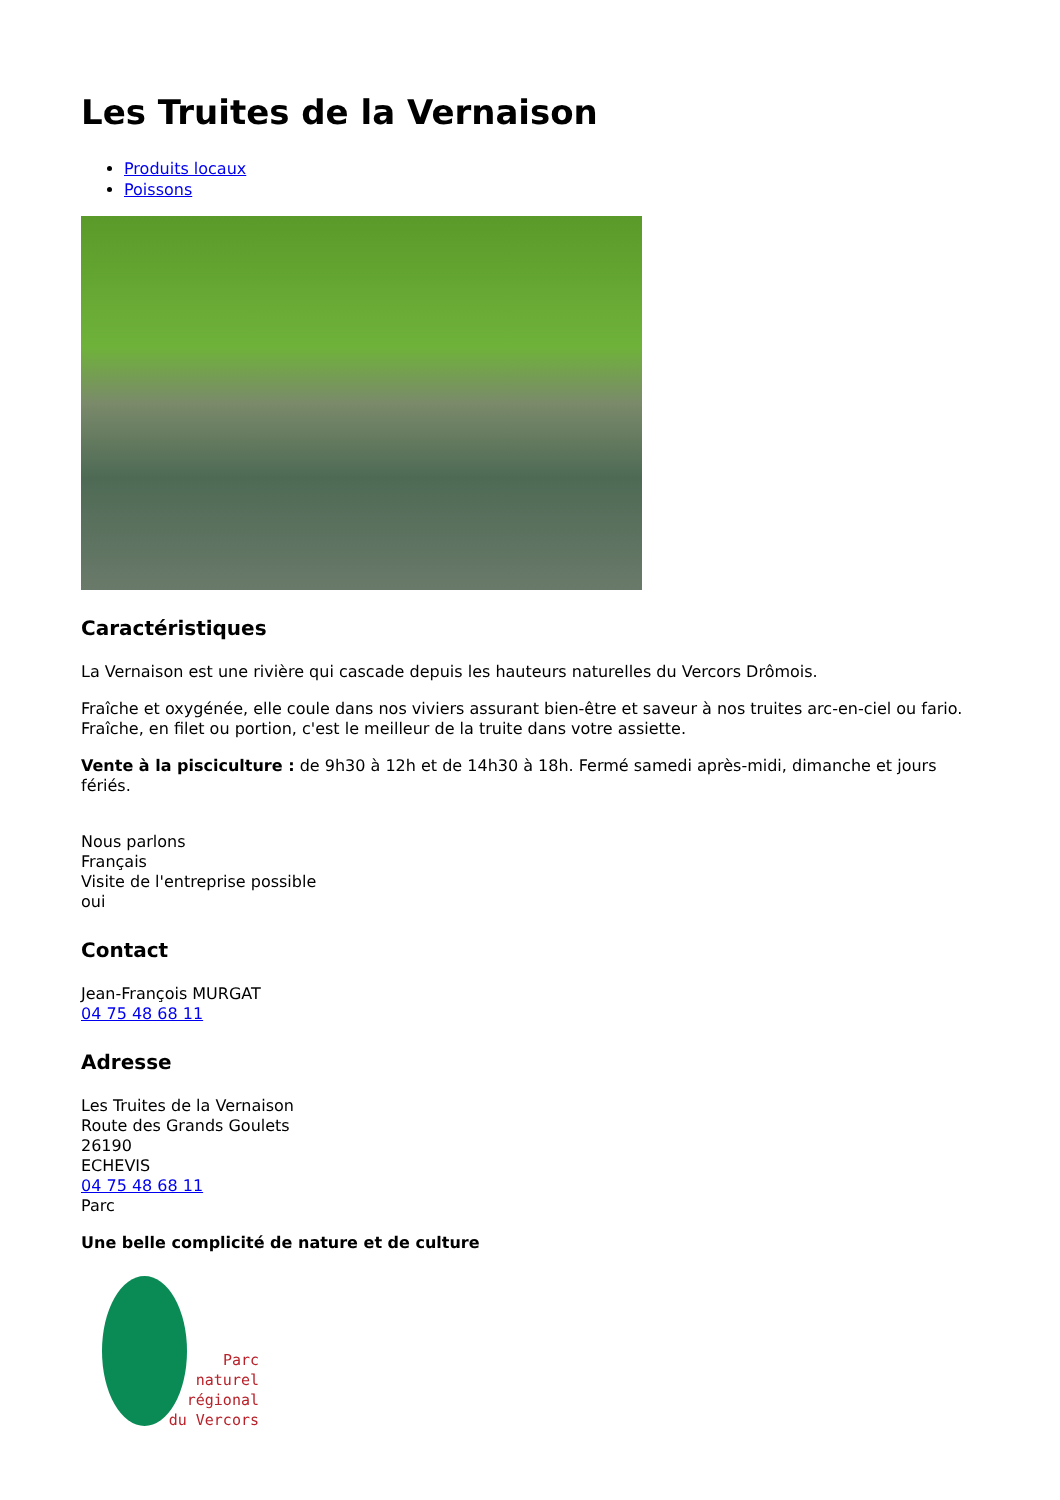Les Truites de la Vernaison
Produits locaux
Poissons
Caractéristiques
La Vernaison est une rivière qui cascade depuis les hauteurs naturelles du Vercors Drômois.
Fraîche et oxygénée, elle coule dans nos viviers assurant bien-être et saveur à nos truites arc-en-ciel ou fario. Fraîche, en filet ou portion, c'est le meilleur de la truite dans votre assiette.
Vente à la pisciculture : de 9h30 à 12h et de 14h30 à 18h. Fermé samedi après-midi, dimanche et jours fériés.
Nous parlons
Français
Visite de l'entreprise possible
oui
Contact
Jean-François MURGAT
04 75 48 68 11
Adresse
Les Truites de la Vernaison
Route des Grands Goulets
26190
ECHEVIS
04 75 48 68 11
Parc
Une belle complicité de nature et de culture
Parc
naturel
régional
du Vercors